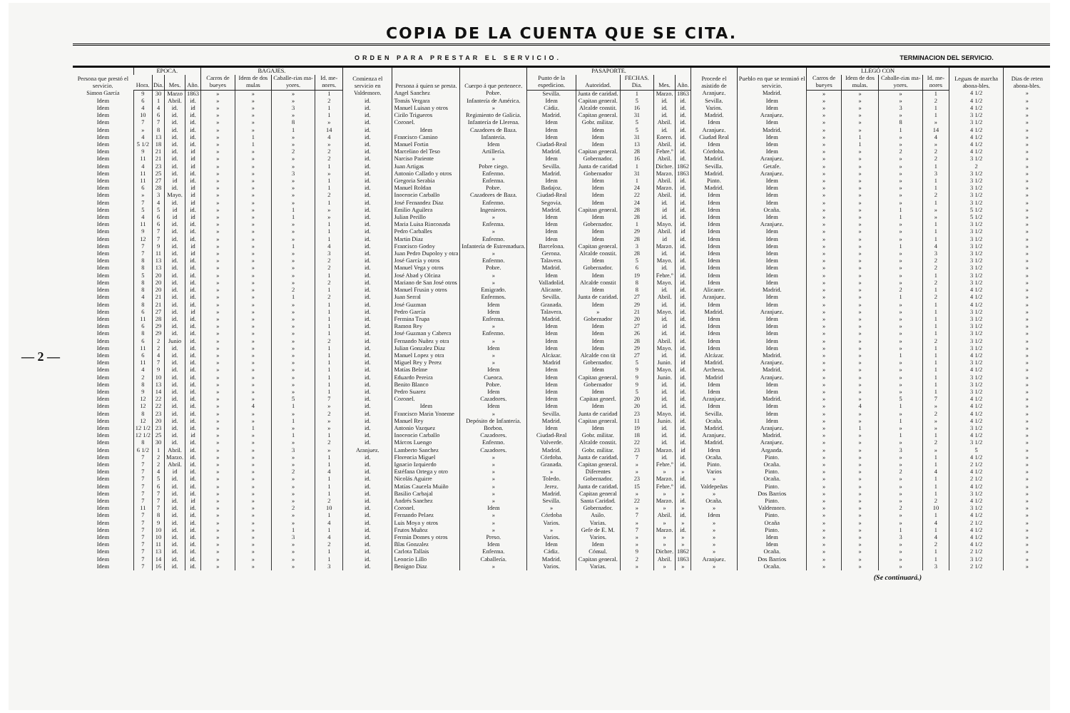— 2 —
COPIA DE LA CUENTA QUE SE CITA.
ORDEN PARA PRESTAR EL SERVICIO.
TERMINACION DEL SERVICIO.
| Persona que prestó el servicio. | EPOCA. | | | | BAGAJES. | | | | Comienza el servicio en | Persona á quien se presta. | Cuerpo á que pertenece. | PASAPORTE. | | | | | Procede el asistido de | Pueblo en que se terminó el servicio. | LLEGÓ CON | | | | Leguas de marcha abona-bles. | Dias de reten abona-bles. |
| --- | --- | --- | --- | --- | --- | --- | --- | --- | --- | --- | --- | --- | --- | --- | --- | --- | --- | --- | --- | --- | --- | --- | --- | --- |
| | Hora. | Dia. | Mes. | Año. | Carros de bueyes | Idem de dos mulas | Caballe-rias ma-yores. | Id. me-nores. | | | | Punto de la espedicion. | Autoridad. | FECHAS. Dia. | Mes. | Año. | | | Carros de bueyes | Idem de dos mulas. | Caballe-rias ma-yores. | Id. me-nores | | |
| Simon García | 9 | 30 | Marzo | 1863 | » | » | » | 1 | Valdemoro. | Angel Sanchez | Pobre. | Sevilla. | Junta de caridad. | 1 | Marzo. | 1863 | Aranjuez. | Madrid. | » | » | » | 1 | 4 1/2 | » |
| Idem | 6 | 1 | Abril. | id. | » | » | » | 2 | id. | Tomás Vergara | Infantería de América. | Idem | Capitan general. | 5 | id. | id. | Sevilla. | Idem | » | » | » | 2 | 4 1/2 | » |
| Idem | 4 | 4 | id. | id | » | » | 3 | 1 | id. | Manuel Luisan y otros | » | Cádiz. | Alcalde constit. | 16 | id. | id. | Varios. | Idem | » | » | 3 | 1 | 4 1/2 | » |
| Idem | 10 | 6 | id. | id. | » | » | » | 1 | id. | Cirilo Trigueros | Regimiento de Galicia. | Madrid. | Capitan general. | 31 | id. | id. | Madrid. | Aranjuez. | » | » | » | 1 | 3 1/2 | » |
| Idem | 7 | 7 | id. | id. | » | » | 8 | » | id. | Coronel. | Infantería de Llerena. | Idem | Gobr. militar. | 5 | Abril. | id. | Idem | Idem | » | » | 8 | » | 3 1/2 | » |
| Idem | » | 8 | id. | id. | » | » | 1 | 14 | id. | Idem | Cazadores de Baza. | Idem | Idem | 5 | id. | id. | Aranjuez. | Madrid. | » | » | 1 | 14 | 4 1/2 | » |
| Idem | 4 | 13 | id. | id. | » | 1 | » | 4 | id. | Francisco Camino | Infantería. | Idem | Idem | 31 | Enero. | id. | Ciudad Real | Idem | » | 1 | » | 4 | 4 1/2 | » |
| Idem | 5 1/2 | 18 | id. | id. | » | 1 | » | » | id. | Manuel Fortin | Idem | Ciudad-Real | Idem | 13 | Abril. | id. | Idem | Idem | » | 1 | » | » | 4 1/2 | » |
| Idem | 9 | 21 | id. | id | » | » | 2 | 2 | id. | Marcelino del Teso | Artillería. | Madrid. | Capitan general. | 28 | Febre.º | id. | Córdoba. | Idem | » | » | 2 | 2 | 4 1/2 | » |
| Idem | 11 | 21 | id. | id | » | » | » | 2 | id. | Narciso Pariente | » | Idem | Gobernador. | 16 | Abril. | id. | Madrid. | Aranjuez. | » | » | » | 2 | 3 1/2 | » |
| Idem | 4 | 23 | id. | id | » | » | » | 1 | id. | Juan Artigas | Pobre ciego. | Sevilla. | Junta de caridad | 1 | Dicbre. | 1862 | Sevilla. | Getafe. | » | » | » | 1 | 2 | » |
| Idem | 11 | 25 | id. | id. | » | » | 3 | » | id. | Antonio Callado y otros | Enfermo. | Madrid. | Gobernador | 31 | Marzo. | 1863 | Madrid. | Aranjuez. | » | » | » | 3 | 3 1/2 | » |
| Idem | 11 | 27 | id | id. | » | » | » | 1 | id. | Gregoria Serabia | Enferma. | Idem | Idem | 1 | Abril. | id. | Pinto. | Idem | » | » | » | 1 | 3 1/2 | » |
| Idem | 6 | 28 | id. | id | » | » | » | 1 | id. | Manuel Roldan | Pobre. | Badajoz. | Idem | 24 | Marzo. | id. | Madrid. | Idem | » | » | » | 1 | 3 1/2 | » |
| Idem | » | 3 | Mayo. | id | » | » | » | 2 | id. | Inocencio Carballo | Cazadores de Baza. | Ciudad-Real | Idem | 22 | Abril. | id. | Idem | Idem | » | » | » | 2 | 3 1/2 | » |
| Idem | 7 | 4 | id. | id | » | » | » | 1 | id. | José Fernandez Diaz | Enfermo. | Segovia. | Idem | 24 | id. | id. | Idem | Idem | » | » | » | 1 | 3 1/2 | » |
| Idem | 5 | 5 | id | id. | » | » | 1 | » | id. | Emilio Aguilera | Ingenieros. | Madrid. | Capitan general. | 28 | id | id. | Idem | Ocaña. | » | » | 1 | » | 5 1/2 | » |
| Idem | 4 | 6 | id | id | » | » | 1 | » | id. | Julian Perillo | » | Idem | Idem | 28 | id. | id. | Idem | Idem | » | » | 1 | » | 5 1/2 | » |
| Idem | 11 | 6 | id. | id. | » | » | » | 1 | id. | Maria Luisa Rinconada | Enferma. | Idem | Gobernador. | 1 | Mayo. | id. | Idem | Aranjuez. | » | » | » | 1 | 3 1/2 | » |
| Idem | 9 | 7 | id. | id. | » | » | » | 1 | id. | Pedro Carballes | » | Idem | Idem | 29 | Abril. | id | Idem | Idem | » | » | » | 1 | 3 1/2 | » |
| Idem | 12 | 7 | id. | id. | » | » | » | 1 | id. | Martin Diaz | Enfermo. | Idem | Idem | 28 | id | id. | Idem | Idem | » | » | » | 1 | 3 1/2 | » |
| Idem | 7 | 9 | id. | id | » | » | 1 | 4 | id. | Francisco Godoy | Infantería de Estremadura. | Barcelona. | Capitan general. | 3 | Marzo. | id. | Idem | Idem | » | » | 1 | 4 | 3 1/2 | » |
| Idem | 7 | 11 | id. | id | » | » | » | 3 | id. | Juan Pedro Dupoloy y otra | » | Gerona. | Alcalde constit. | 28 | id. | id. | Idem | Idem | » | » | » | 3 | 3 1/2 | » |
| Idem | 8 | 13 | id. | id. | » | » | » | 2 | id. | José García y otros | Enfermo. | Talavera. | Idem | 5 | Mayo. | id. | Idem | Idem | » | » | » | 2 | 3 1/2 | » |
| Idem | 8 | 13 | id. | id. | » | » | » | 2 | id. | Manuel Vega y otros | Pobre. | Madrid. | Gobernador. | 6 | id. | id. | Idem | Idem | » | » | » | 2 | 3 1/2 | » |
| Idem | 5 | 20 | id. | id. | » | » | » | 1 | id. | José Abad y Olcina | » | Idem | Idem | 19 | Febre.º | id. | Idem | Idem | » | » | » | 1 | 3 1/2 | » |
| Idem | 8 | 20 | id. | id. | » | » | » | 2 | id. | Mariano de San José otros | » | Valladolid. | Alcalde constit | 8 | Mayo. | id. | Idem | Idem | » | » | » | 2 | 3 1/2 | » |
| Idem | 8 | 20 | id. | id. | » | » | 2 | 1 | id. | Manuel Frusin y otros | Emigrado. | Alicante. | Idem | 8 | id. | id. | Alicante. | Madrid. | » | » | 2 | 1 | 4 1/2 | » |
| Idem | 4 | 21 | id. | id. | » | » | 1 | 2 | id. | Juan Serral | Enfermos. | Sevilla. | Junta de caridad. | 27 | Abril. | id. | Aranjuez. | Idem | » | » | 1 | 2 | 4 1/2 | » |
| Idem | 8 | 21 | id. | id. | » | » | » | 1 | id. | José Guzman | Idem | Granada. | Idem | 29 | id. | id. | Idem | Idem | » | » | » | 1 | 4 1/2 | » |
| Idem | 6 | 27 | id. | id | » | » | » | 1 | id. | Pedro García | Idem | Talavera. | » | 21 | Mayo. | id. | Madrid. | Aranjuez. | » | » | » | 1 | 3 1/2 | » |
| Idem | 11 | 28 | id. | id. | » | » | » | 1 | id. | Fermina Trupa | Enferma. | Madrid. | Gobernador | 20 | id. | id. | Idem | Idem | » | » | » | 1 | 3 1/2 | » |
| Idem | 6 | 29 | id. | id. | » | » | » | 1 | id. | Ramon Rey | » | Idem | Idem | 27 | id | id. | Idem | Idem | » | » | » | 1 | 3 1/2 | » |
| Idem | 8 | 29 | id. | id. | » | » | » | 1 | id. | José Guzman y Cabrera | Enfermo. | Idem | Idem | 26 | id. | id. | Idem | Idem | » | » | » | 1 | 3 1/2 | » |
| Idem | 6 | 2 | Junio | id. | » | » | » | 2 | id. | Fernando Nuñez y otra | » | Idem | Idem | 28 | Abril. | id. | Idem | Idem | » | » | » | 2 | 3 1/2 | » |
| Idem | 11 | 2 | id. | id. | » | » | » | 1 | id. | Julian Gonzalez Diaz | Idem | Idem | Idem | 29 | Mayo. | id. | Idem | Idem | » | » | » | 1 | 3 1/2 | » |
| Idem | 6 | 4 | id. | id. | » | » | » | 1 | id. | Manuel Lopez y otra | » | Alcázar. | Alcalde con tit | 27 | id. | id. | Alcázar. | Madrid. | » | » | 1 | 1 | 4 1/2 | » |
| Idem | 11 | 7 | id. | id. | » | » | » | 1 | id. | Miguel Rey y Perez | » | Madrid | Gobernador. | 5 | Junio. | id | Madrid. | Aranjuez. | » | » | » | 1 | 3 1/2 | » |
| Idem | 4 | 9 | id. | id. | » | » | » | 1 | id. | Matías Belme | Idem | Idem | Idem | 9 | Mayo. | id. | Archena. | Madrid. | » | » | » | 1 | 4 1/2 | » |
| Idem | 2 | 10 | id. | id. | » | » | » | 1 | id. | Eduardo Pereira | Cuenca. | Idem | Capitan general. | 9 | Junio. | id. | Madrid | Aranjuez. | » | » | » | 1 | 3 1/2 | » |
| Idem | 8 | 13 | id. | id. | » | » | » | 1 | id. | Benito Blanco | Pobre. | Idem | Gobernador | 9 | id. | id. | Idem | Idem | » | » | » | 1 | 3 1/2 | » |
| Idem | 9 | 14 | id. | id. | » | » | » | 1 | id. | Pedro Suarez | Idem | Idem | Idem | 5 | id. | id. | Idem | Idem | » | » | » | 1 | 3 1/2 | » |
| Idem | 12 | 22 | id. | id. | » | » | 5 | 7 | id. | Coronel. | Cazadores. | Idem | Capitan generl. | 20 | id. | id. | Aranjuez. | Madrid. | » | » | 5 | 7 | 4 1/2 | » |
| Idem | 12 | 22 | id. | id. | » | 4 | 1 | » | id. | Idem | Idem | Idem | Idem | 20 | id. | id. | Idem | Idem | » | 4 | 1 | » | 4 1/2 | » |
| Idem | 8 | 23 | id. | id. | » | » | » | 2 | id. | Francisco Marin Yoneme | » | Sevilla. | Junta de caridad | 23 | Mayo. | id. | Sevilla. | Idem | » | » | » | 2 | 4 1/2 | » |
| Idem | 12 | 20 | id. | id. | » | » | 1 | » | id. | Manuel Rey | Depósito de Infantería. | Madrid. | Capitan general. | 11 | Junio. | id. | Ocaña. | Idem | » | » | 1 | » | 4 1/2 | » |
| Idem | 12 1/2 | 23 | id. | id. | » | 1 | » | » | id. | Antonio Vazquez | Borbon. | Idem | Idem | 19 | id. | id. | Madrid. | Aranjuez. | » | 1 | » | » | 3 1/2 | » |
| Idem | 12 1/2 | 25 | id. | id | » | » | 1 | 1 | id. | Inocencio Carballo | Cazadores. | Ciudad-Real | Gobr. militar. | 18 | id. | id. | Aranjuez. | Madrid. | » | » | 1 | 1 | 4 1/2 | » |
| Idem | 8 | 30 | id. | id. | » | » | » | 2 | id. | Márcos Luengo | Enfermo. | Valverde. | Alcalde constit. | 22 | id. | id. | Madrid. | Aranjuez. | » | » | » | 2 | 3 1/2 | » |
| Idem | 6 1/2 | 1 | Abril. | id. | » | » | 3 | » | Aranjuez. | Lamberto Sanchez | Cazadores. | Madrid. | Gobr. militar. | 23 | Marzo. | id | Idem | Arganda. | » | » | 3 | » | 5 | » |
| Idem | 7 | 2 | Marzo. | id. | » | » | » | 1 | id. | Florencia Miguel | » | Córdoba. | Junta de caridad. | 7 | id. | id. | Ocaña. | Pinto. | » | » | » | 1 | 4 1/2 | » |
| Idem | 7 | 2 | Abril. | id. | » | » | » | 1 | id. | Ignacio Izquierdo | » | Granada. | Capitan general. | » | Febre.º | id. | Pinto. | Ocaña. | » | » | » | 1 | 2 1/2 | » |
| Idem | 7 | 4 | id | id. | » | » | 2 | 4 | id. | Estéfana Ortega y otro | » | » | Diferentes | » | » | » | Varios | Pinto. | » | » | 2 | 4 | 4 1/2 | » |
| Idem | 7 | 5 | id. | id. | » | » | » | 1 | id. | Nicolás Aguirre | » | Toledo. | Gobernador. | 23 | Marzo. | id. | » | Ocaña. | » | » | » | 1 | 2 1/2 | » |
| Idem | 7 | 6 | id. | id. | » | » | » | 1 | id. | Matías Caucela Muiño | » | Jerez. | Junta de caridad. | 15 | Febre.º | id. | Valdepeñas | Pinto. | » | » | » | 1 | 4 1/2 | » |
| Idem | 7 | 7 | id. | id. | » | » | » | 1 | id. | Basilio Carbajal | » | Madrid. | Capitan general | » | » | » | » | Dos Barrios | » | » | » | 1 | 3 1/2 | » |
| Idem | 7 | 7 | id. | id | » | » | » | 2 | id. | Andrés Sanchez | » | Sevilla. | Santa Caridad. | 22 | Marzo. | id. | Ocaña. | Pinto. | » | » | » | 2 | 4 1/2 | » |
| Idem | 11 | 7 | id. | id. | » | » | 2 | 10 | id. | Coronel. | Idem | » | Gobernador. | » | » | » | » | Valdemoro. | » | » | 2 | 10 | 3 1/2 | » |
| Idem | 7 | 8 | id. | id. | » | » | » | 1 | id. | Fernando Pelaez | » | Córdoba | Asilo. | 7 | Abril. | id. | Idem | Pinto. | » | » | » | 1 | 4 1/2 | » |
| Idem | 7 | 9 | id. | id. | » | » | » | 4 | id. | Luis Moya y otros | » | Varios. | Varias. | » | » | » | » | Ocaña | » | » | » | 4 | 2 1/2 | » |
| Idem | 7 | 10 | id. | id. | » | » | 1 | 1 | id. | Frutos Muñoz | » | » | Gefe de E. M. | 7 | Marzo. | id. | » | Pinto. | » | » | 1 | 1 | 4 1/2 | » |
| Idem | 7 | 10 | id. | id. | » | » | 3 | 4 | id. | Fermin Domes y otros | Preso. | Varios. | Varios. | » | » | » | » | Idem | » | » | 3 | 4 | 4 1/2 | » |
| Idem | 7 | 11 | id. | id. | » | » | » | 2 | id. | Blas Gonzalez | Idem | Idem | Idem | » | » | » | » | Idem | » | » | » | 2 | 4 1/2 | » |
| Idem | 7 | 13 | id. | id. | » | » | » | 1 | id. | Carlota Tallais | Enferma. | Cádiz. | Cónsul. | 9 | Dicbre. | 1862 | » | Ocaña. | » | » | » | 1 | 2 1/2 | » |
| Idem | 7 | 14 | id. | id. | » | » | » | 1 | id. | Leoncio Lillo | Caballería. | Madrid. | Capitan general. | 2 | Abril. | 1863 | Aranjuez. | Dos Barrios | » | » | » | 1 | 3 1/2 | » |
| Idem | 7 | 16 | id. | id. | » | » | » | 3 | id. | Benigno Diaz | » | Varios. | Varias. | » | » | » | » | Ocaña. | » | » | » | 3 | 2 1/2 | » |
(Se continuará.)